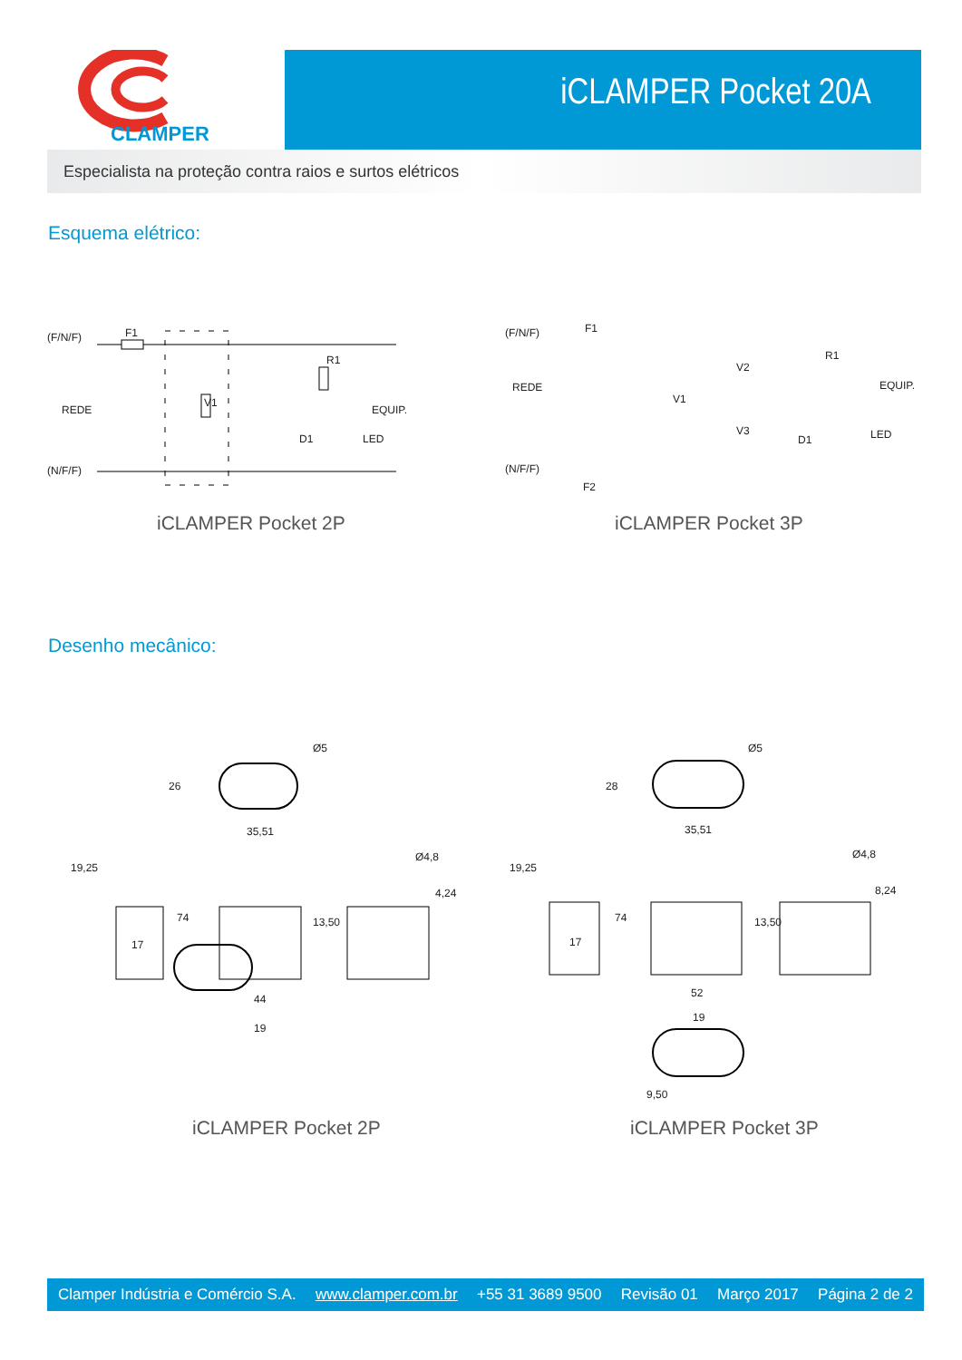iCLAMPER Pocket 20A
CLAMPER
Especialista na proteção contra raios e surtos elétricos
Esquema elétrico:
(F/N/F) F1
REDE
V1
R1
EQUIP.
D1 LED
(N/F/F)
iCLAMPER Pocket 2P
(F/N/F) F1
REDE
V1
V2
V3
R1
EQUIP.
D1 LED
(N/F/F)
F2
iCLAMPER Pocket 3P
Desenho mecânico:
Ø5
26
35,51
19,25
Ø4,8
4,24
74 13,50
17
44
19
iCLAMPER Pocket 2P
Ø5
28
35,51
19,25
Ø4,8
8,24
74 13,50
17
52
19
9,50
iCLAMPER Pocket 3P
Clamper Indústria e Comércio S.A. www.clamper.com.br +55 31 3689 9500 Revisão 01 Março 2017 Página 2 de 2